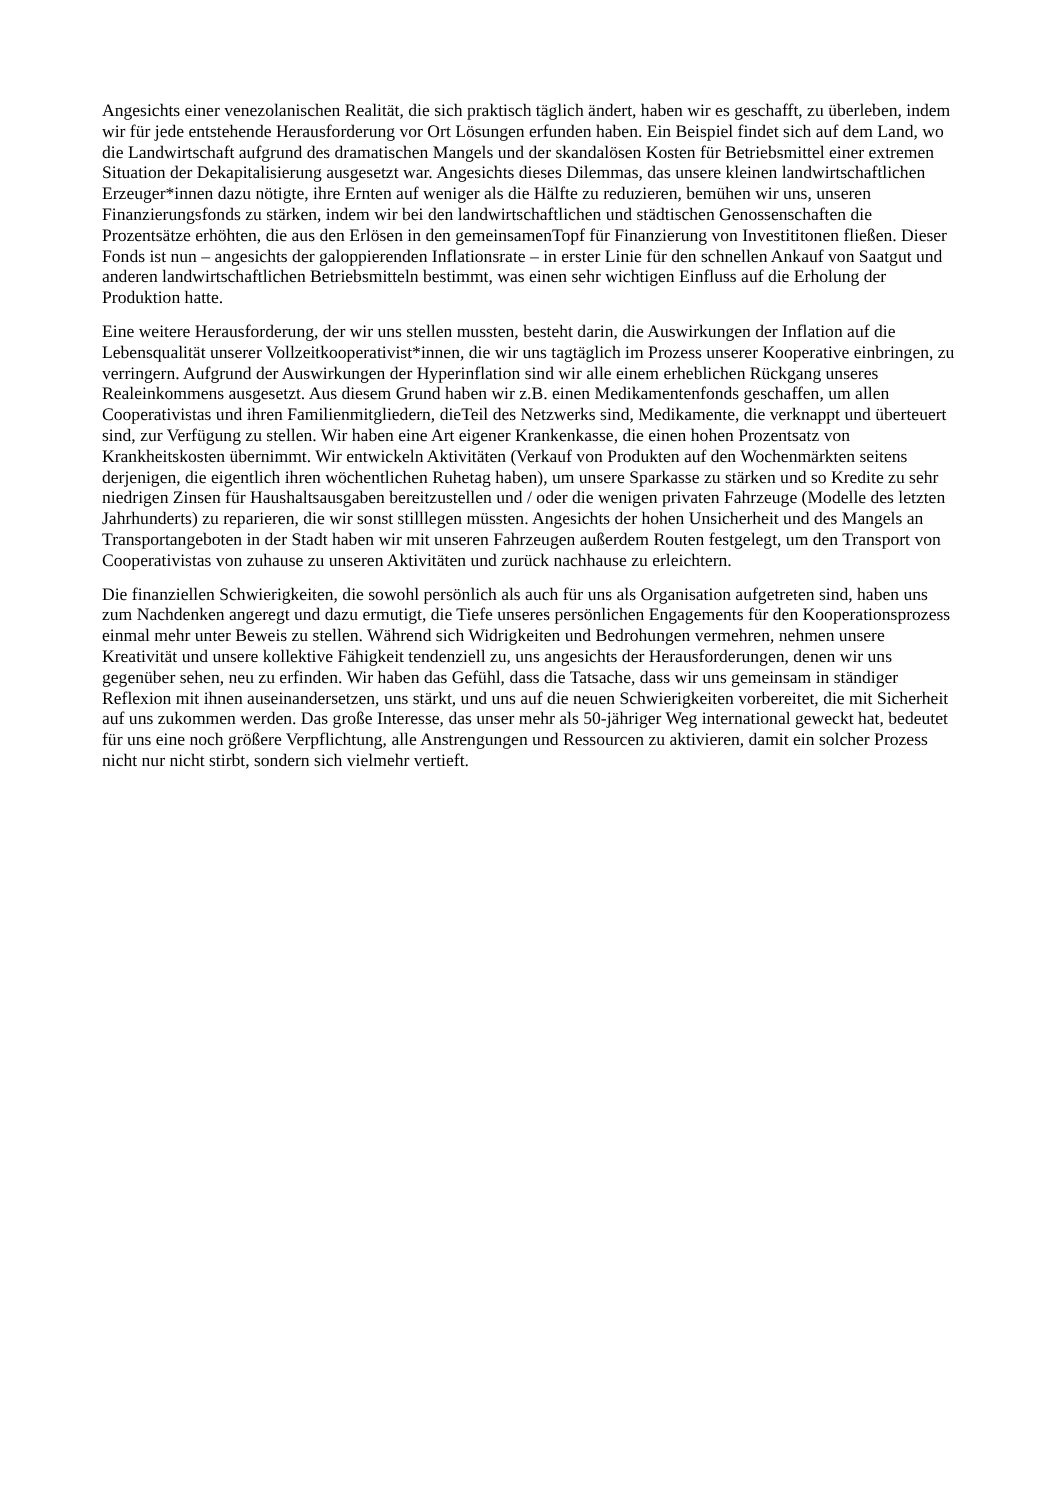Angesichts einer venezolanischen Realität, die sich praktisch täglich ändert, haben wir es geschafft, zu überleben, indem wir für jede entstehende Herausforderung vor Ort Lösungen erfunden haben. Ein Beispiel findet sich auf dem Land, wo die Landwirtschaft aufgrund des dramatischen Mangels und der skandalösen Kosten für Betriebsmittel einer extremen Situation der Dekapitalisierung ausgesetzt war. Angesichts dieses Dilemmas, das unsere kleinen landwirtschaftlichen Erzeuger*innen dazu nötigte, ihre Ernten auf weniger als die Hälfte zu reduzieren, bemühen wir uns, unseren Finanzierungsfonds zu stärken, indem wir bei den landwirtschaftlichen und städtischen Genossenschaften die Prozentsätze erhöhten, die aus den Erlösen in den gemeinsamenTopf für Finanzierung von Investititonen fließen. Dieser Fonds ist nun – angesichts der galoppierenden Inflationsrate – in erster Linie für den schnellen Ankauf von Saatgut und anderen landwirtschaftlichen Betriebsmitteln bestimmt, was einen sehr wichtigen Einfluss auf die Erholung der Produktion hatte.
Eine weitere Herausforderung, der wir uns stellen mussten, besteht darin, die Auswirkungen der Inflation auf die Lebensqualität unserer Vollzeitkooperativist*innen, die wir uns tagtäglich im Prozess unserer Kooperative einbringen, zu verringern. Aufgrund der Auswirkungen der Hyperinflation sind wir alle einem erheblichen Rückgang unseres Realeinkommens ausgesetzt. Aus diesem Grund haben wir z.B. einen Medikamentenfonds geschaffen, um allen Cooperativistas und ihren Familienmitgliedern, dieTeil des Netzwerks sind, Medikamente, die verknappt und überteuert sind, zur Verfügung zu stellen. Wir haben eine Art eigener Krankenkasse, die einen hohen Prozentsatz von Krankheitskosten übernimmt. Wir entwickeln Aktivitäten (Verkauf von Produkten auf den Wochenmärkten seitens derjenigen, die eigentlich ihren wöchentlichen Ruhetag haben), um unsere Sparkasse zu stärken und so Kredite zu sehr niedrigen Zinsen für Haushaltsausgaben bereitzustellen und / oder die wenigen privaten Fahrzeuge (Modelle des letzten Jahrhunderts) zu reparieren, die wir sonst stilllegen müssten. Angesichts der hohen Unsicherheit und des Mangels an Transportangeboten in der Stadt haben wir mit unseren Fahrzeugen außerdem Routen festgelegt, um den Transport von Cooperativistas von zuhause zu unseren Aktivitäten und zurück nachhause zu erleichtern.
Die finanziellen Schwierigkeiten, die sowohl persönlich als auch für uns als Organisation aufgetreten sind, haben uns zum Nachdenken angeregt und dazu ermutigt, die Tiefe unseres persönlichen Engagements für den Kooperationsprozess einmal mehr unter Beweis zu stellen. Während sich Widrigkeiten und Bedrohungen vermehren, nehmen unsere Kreativität und unsere kollektive Fähigkeit tendenziell zu, uns angesichts der Herausforderungen, denen wir uns gegenüber sehen, neu zu erfinden. Wir haben das Gefühl, dass die Tatsache, dass wir uns gemeinsam in ständiger Reflexion mit ihnen auseinandersetzen, uns stärkt, und uns auf die neuen Schwierigkeiten vorbereitet, die mit Sicherheit auf uns zukommen werden. Das große Interesse, das unser mehr als 50-jähriger Weg international geweckt hat, bedeutet für uns eine noch größere Verpflichtung, alle Anstrengungen und Ressourcen zu aktivieren, damit ein solcher Prozess nicht nur nicht stirbt, sondern sich vielmehr vertieft.